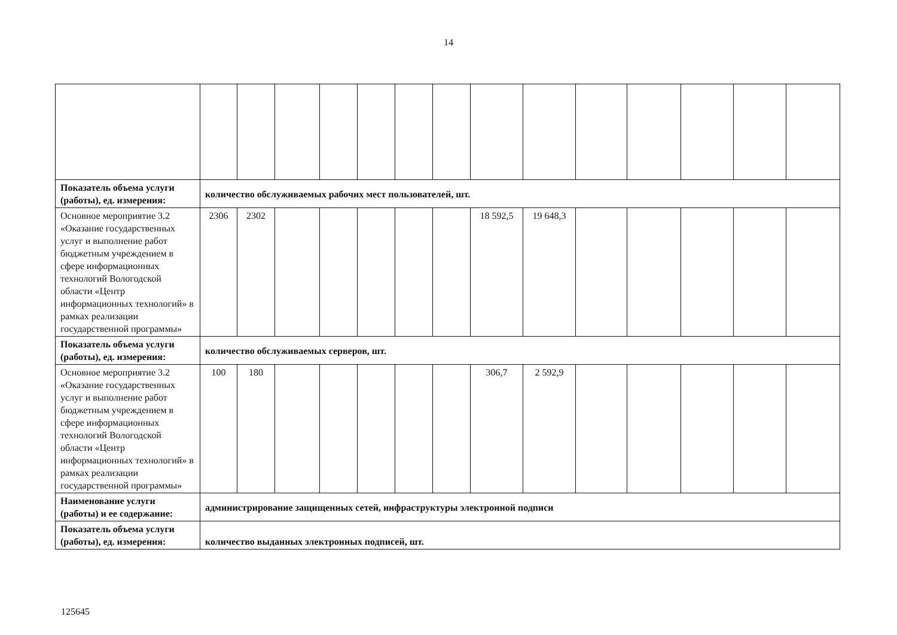14
| Показатель объема услуги (работы), ед. измерения: | количество обслуживаемых рабочих мест пользователей, шт. | | | | | | | | | | | | | |
| Основное мероприятие 3.2 «Оказание государственных услуг и выполнение работ бюджетным учреждением в сфере информационных технологий Вологодской области «Центр информационных технологий» в рамках реализации государственной программы» | 2306 | 2302 | | | | | | 18 592,5 | 19 648,3 | | | | | |
| Показатель объема услуги (работы), ед. измерения: | количество обслуживаемых серверов, шт. | | | | | | | | | | | | | |
| Основное мероприятие 3.2 «Оказание государственных услуг и выполнение работ бюджетным учреждением в сфере информационных технологий Вологодской области «Центр информационных технологий» в рамках реализации государственной программы» | 100 | 180 | | | | | | 306,7 | 2 592,9 | | | | | |
| Наименование услуги (работы) и ее содержание: | администрирование защищенных сетей, инфраструктуры электронной подписи | | | | | | | | | | | | | |
| Показатель объема услуги (работы), ед. измерения: | количество выданных электронных подписей, шт. | | | | | | | | | | | | | |
125645